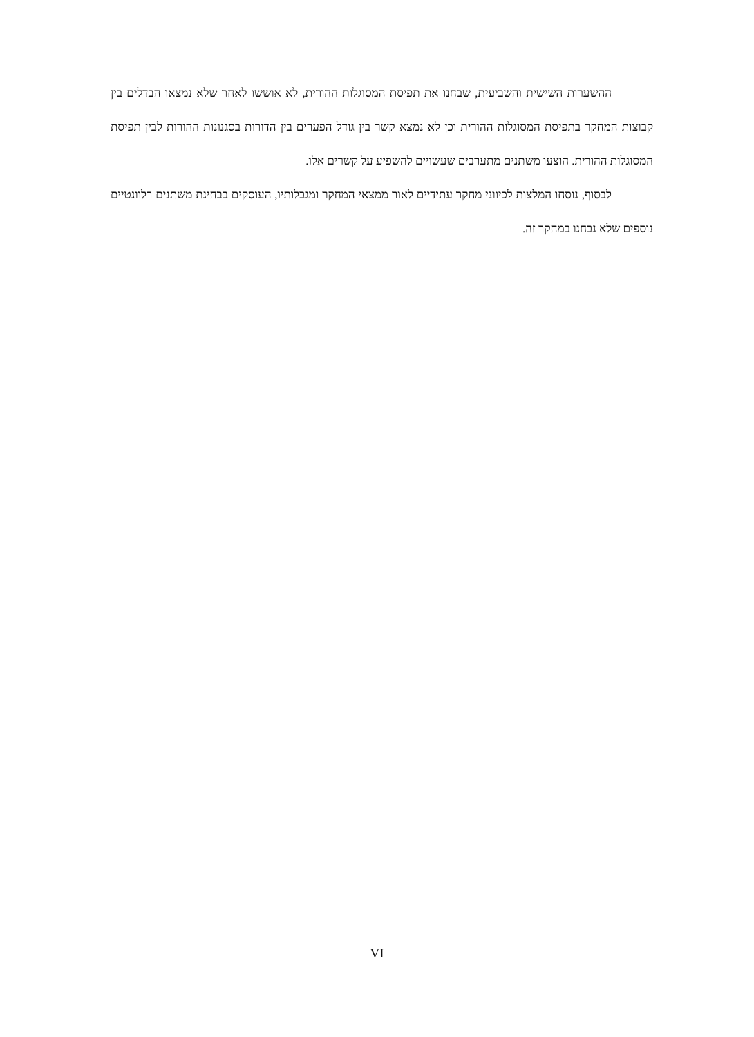ההשערות השישית והשביעית, שבחנו את תפיסת המסוגלות ההורית, לא אוששו לאחר שלא נמצאו הבדלים בין קבוצות המחקר בתפיסת המסוגלות ההורית וכן לא נמצא קשר בין גודל הפערים בין הדורות בסגנונות ההורות לבין תפיסת המסוגלות ההורית. הוצעו משתנים מתערבים שעשויים להשפיע על קשרים אלו.
לבסוף, נוסחו המלצות לכיווני מחקר עתידיים לאור ממצאי המחקר ומגבלותיו, העוסקים בבחינת משתנים רלוונטיים נוספים שלא נבחנו במחקר זה.
VI